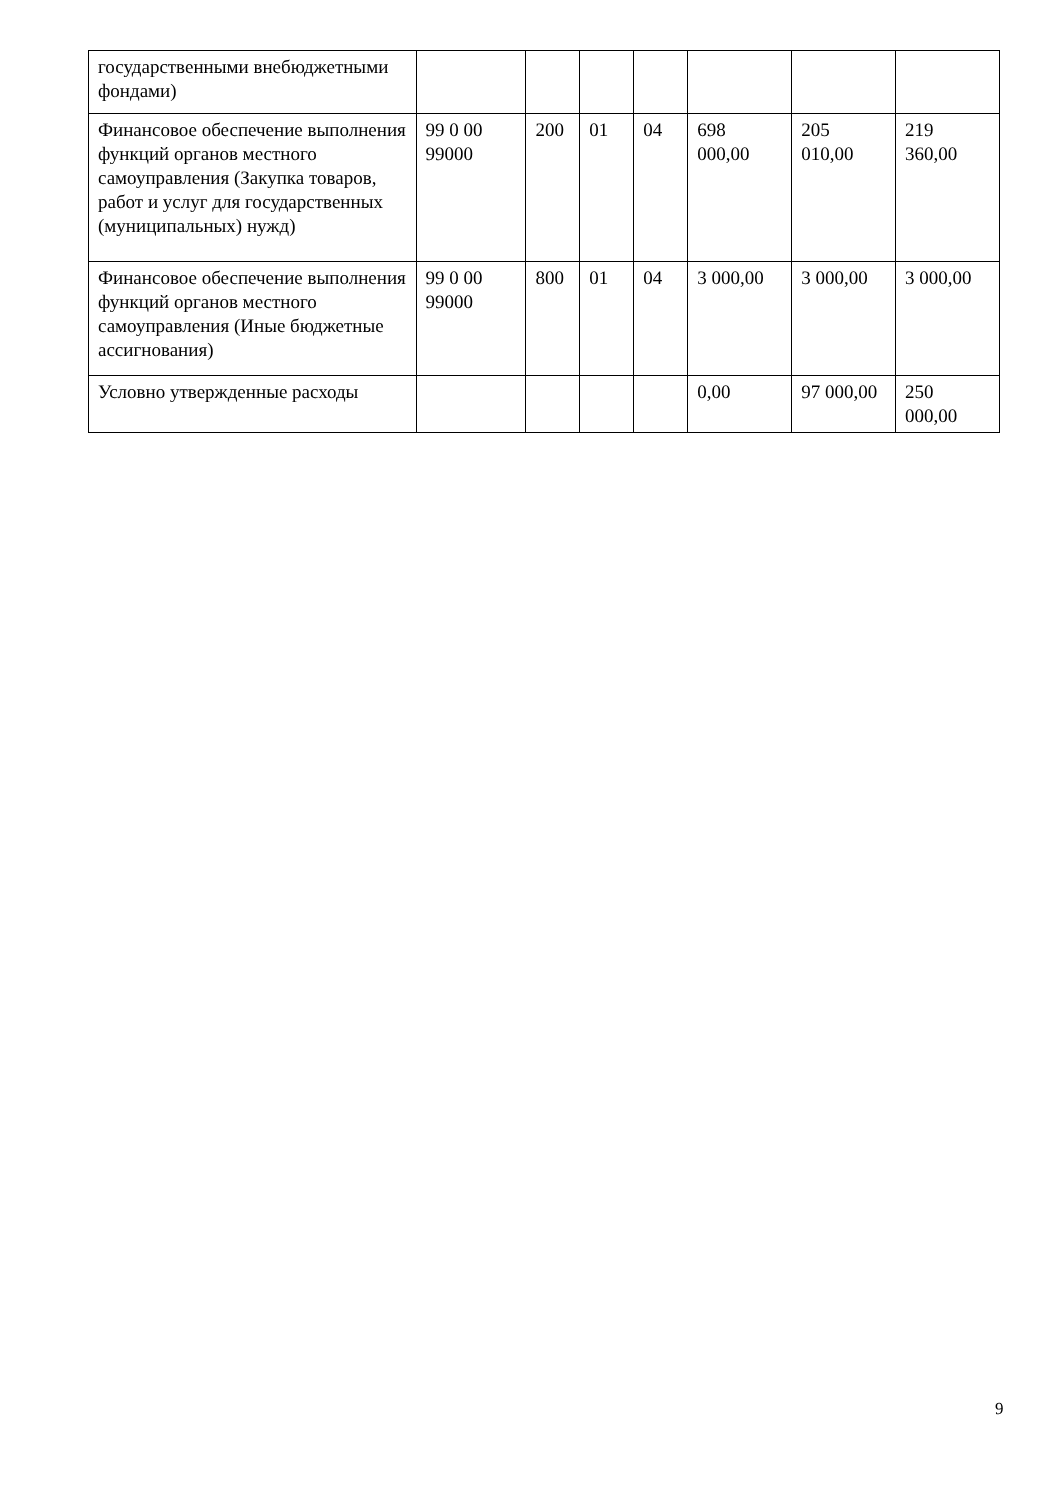| государственными внебюджетными фондами) | | | | | | | |
| Финансовое обеспечение выполнения функций органов местного самоуправления (Закупка товаров, работ и услуг для государственных (муниципальных) нужд) | 99 0 00 99000 | 200 | 01 | 04 | 698 000,00 | 205 010,00 | 219 360,00 |
| Финансовое обеспечение выполнения функций органов местного самоуправления (Иные бюджетные ассигнования) | 99 0 00 99000 | 800 | 01 | 04 | 3 000,00 | 3 000,00 | 3 000,00 |
| Условно утвержденные расходы | | | | | 0,00 | 97 000,00 | 250 000,00 |
9